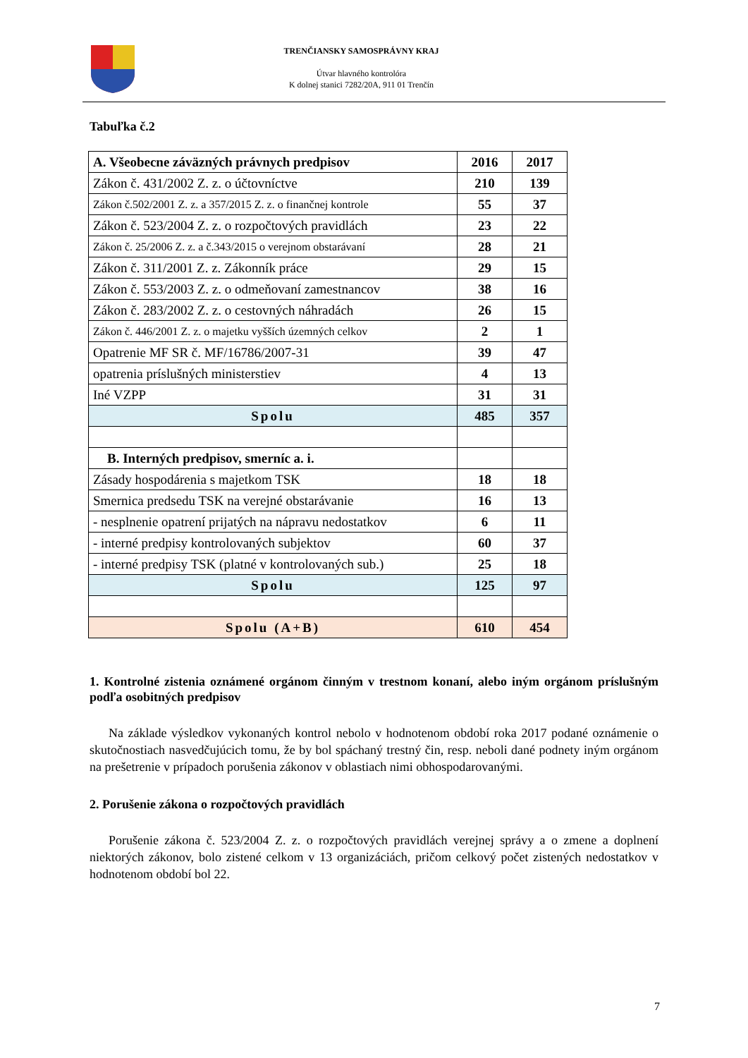TRENČIANSKY SAMOSPRÁVNY KRAJ
Útvar hlavného kontrolóra
K dolnej stanici 7282/20A, 911 01 Trenčín
Tabuľka č.2
| A. Všeobecne záväzných právnych predpisov | 2016 | 2017 |
| --- | --- | --- |
| Zákon č. 431/2002 Z. z. o účtovníctve | 210 | 139 |
| Zákon č.502/2001 Z. z. a 357/2015 Z. z. o finančnej kontrole | 55 | 37 |
| Zákon č. 523/2004 Z. z. o rozpočtových pravidlách | 23 | 22 |
| Zákon č. 25/2006 Z. z. a č.343/2015 o verejnom obstarávaní | 28 | 21 |
| Zákon č. 311/2001 Z. z. Zákonník práce | 29 | 15 |
| Zákon č. 553/2003 Z. z. o odmeňovaní zamestnancov | 38 | 16 |
| Zákon č. 283/2002 Z. z. o cestovných náhradách | 26 | 15 |
| Zákon č. 446/2001 Z. z. o majetku vyšších územných celkov | 2 | 1 |
| Opatrenie MF SR č. MF/16786/2007-31 | 39 | 47 |
| opatrenia príslušných ministerstiev | 4 | 13 |
| Iné VZPP | 31 | 31 |
| Spolu | 485 | 357 |
| B. Interných predpisov, smerníc a. i. | | |
| Zásady hospodárenia s majetkom TSK | 18 | 18 |
| Smernica predsedu TSK na verejné obstarávanie | 16 | 13 |
| - nesplnenie opatrení prijatých na nápravu nedostatkov | 6 | 11 |
| - interné predpisy kontrolovaných subjektov | 60 | 37 |
| - interné predpisy TSK (platné v kontrolovaných sub.) | 25 | 18 |
| Spolu | 125 | 97 |
| Spolu (A+B) | 610 | 454 |
1. Kontrolné zistenia oznámené orgánom činným v trestnom konaní, alebo iným orgánom príslušným podľa osobitných predpisov
Na základe výsledkov vykonaných kontrol nebolo v hodnotenom období roka 2017 podané oznámenie o skutočnostiach nasvedčujúcich tomu, že by bol spáchaný trestný čin, resp. neboli dané podnety iným orgánom na prešetrenie v prípadoch porušenia zákonov v oblastiach nimi obhospodarovanými.
2. Porušenie zákona o rozpočtových pravidlách
Porušenie zákona č. 523/2004 Z. z. o rozpočtových pravidlách verejnej správy a o zmene a doplnení niektorých zákonov, bolo zistené celkom v 13 organizáciách, pričom celkový počet zistených nedostatkov v hodnotenom období bol 22.
7